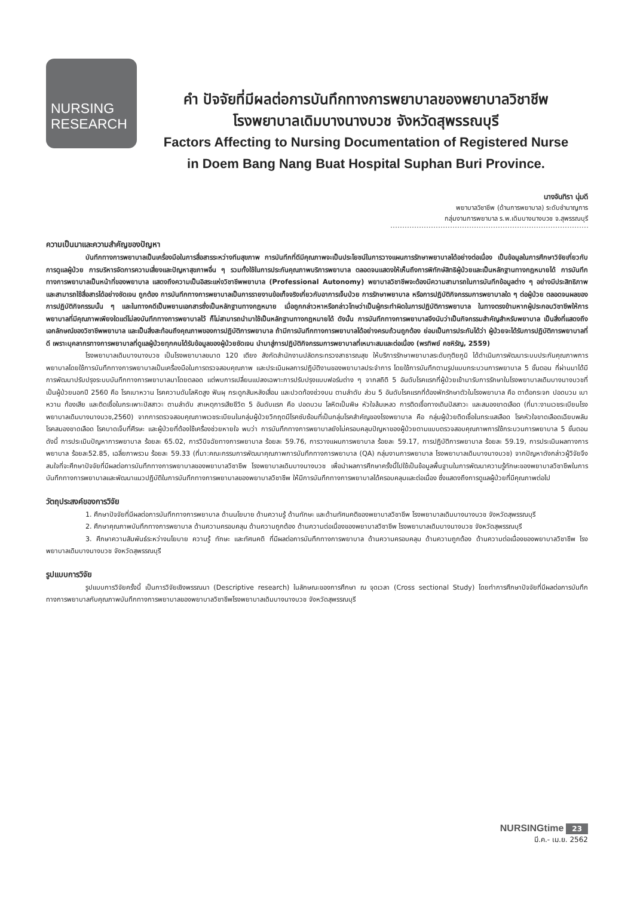NURSING
RESEARCH
คำ ปัจจัยที่มีผลต่อการบันทึกทางการพยาบาลของพยาบาลวิชาชีพ
โรงพยาบาลเดิมบางนางบวช จังหวัดสุพรรณบุรี
Factors Affecting to Nursing Documentation of Registered Nurse
in Doem Bang Nang Buat Hospital Suphan Buri Province.
นางจันทิรา นุ่มดี
พยาบาลวิชาชีพ (ด้านการพยาบาล) ระดับชำนาญการ
กลุ่มงานการพยาบาล ร.พ.เดิมบางนางบวช จ.สุพรรณบุรี
ความเป็นมาและความสำคัญของปัญหา
บันทึกทางการพยาบาลเป็นเครื่องมือในการสื่อสารระหว่างทีมสุขภาพ การบันทึกที่ดีมีคุณภาพจะเป็นประโยชน์ในการวางแผนการรักษาพยาบาลได้อย่างต่อเนื่อง เป็นข้อมูลในการศึกษาวิจัยเกี่ยวกับการดูแลผู้ป่วย การบริหารจัดการความเสี่ยงและปัญหาสุขภาพอื่น ๆ รวมทั้งใช้ในการประกันคุณภาพบริการพยาบาล ตลอดจนแสดงให้เห็นถึงการพิทักษ์สิทธิผู้ป่วยและเป็นหลักฐานทางกฎหมายได้ การบันทึกทางการพยาบาลเป็นหน้าที่ของพยาบาล แสดงถึงความเป็นอิสระแห่งวิชาชีพพยาบาล (Professional Autonomy) พยาบาลวิชาชีพจะต้องมีความสามารถในการบันทึกข้อมูลต่าง ๆ อย่างมีประสิทธิภาพ และสามารถใช้สื่อสารได้อย่างชัดเจน ถูกต้อง การบันทึกทางการพยาบาลเป็นการรายงานข้อเท็จจริงเกี่ยวกับอาการเจ็บป่วย การรักษาพยาบาล หรือการปฏิบัติกิจกรรมการพยาบาลใด ๆ ต่อผู้ป่วย ตลอดจนผลของการปฏิบัติกิจกรรมนั้น ๆ และในทางคดีเป็นพยานเอกสารซึ่งเป็นหลักฐานทางกฎหมาย เมื่อถูกกล่าวหาหรือกล่าวโทษว่าเป็นผู้กระทำผิดในการปฏิบัติการพยาบาล ในทางตรงข้ามหากผู้ประกอบวิชาชีพให้การพยาบาลที่มีคุณภาพเพียงใดแต่ไม่ลงบันทึกทางการพยาบาลไว้ ก็ไม่สามารถนำมาใช้เป็นหลักฐานทางกฎหมายได้ ดังนั้น การบันทึกทางการพยาบาลจึงนับว่าเป็นกิจกรรมสำคัญสำหรับพยาบาล เป็นสิ่งที่แสดงถึงเอกลักษณ์ของวิชาชีพพยาบาล และเป็นสิ่งสะท้อนถึงคุณภาพของการปฏิบัติการพยาบาล ถ้ามีการบันทึกทางการพยาบาลได้อย่างครบถ้วนถูกต้อง ย่อมเป็นการประกันได้ว่า ผู้ป่วยจะได้รับการปฏิบัติการพยาบาลที่ดี เพราะบุคลากรทางการพยาบาลที่ดูแลผู้ป่วยทุกคนได้รับข้อมูลของผู้ป่วยชัดเจน นำมาสู่การปฏิบัติกิจกรรมการพยาบาลที่เหมาะสมและต่อเนื่อง (พรทิพย์ คชหิรัญ, 2559)
โรงพยาบาลเดิมบางนางบวช เป็นโรงพยาบาลขนาด 120 เตียง สังกัดสำนักงานปลัดกระทรวงสาธารณสุข ให้บริการรักษาพยาบาลระดับทุติยภูมิ ได้ดำเนินการพัฒนาระบบประกันคุณภาพการพยาบาลโดยใช้การบันทึกทางการพยาบาลเป็นเครื่องมือในการตรวจสอบคุณภาพ และประเมินผลการปฏิบัติงานของพยาบาลประจำการ โดยใช้การบันทึกตามรูปแบบกระบวนการพยาบาล 5 ขั้นตอน ที่ผ่านมาได้มีการพัฒนาปรับปรุงระบบบันทึกทางการพยาบาลมาโดยตลอด แต่พบการเปลี่ยนแปลงเฉพาะการปรับปรุงแบบฟอร์มต่าง ๆ จากสถิติ 5 อันดับโรคแรกที่ผู้ป่วยเข้ามารับการรักษาในโรงพยาบาลเดิมบางนางบวชที่เป็นผู้ป่วยนอกปี 2560 คือ โรคเบาหวาน โรคความดันโลหิตสูง ฟันผุ กระดูกสันหลังเสื่อม และปวดท้องช่วงบน ตามลำดับ ส่วน 5 อันดับโรคแรกที่ต้องพักรักษาตัวในโรงพยาบาล คือ ตาต้อกระจก ปอดบวม เบาหวาน ท้องเสีย และติดเชื้อในกระเพาะปัสสาวะ ตามลำดับ สาเหตุการเสียชีวิต 5 อันดับแรก คือ ปอดบวม โลหิตเป็นพิษ หัวใจล้มเหลว การติดเชื้อทางเดินปัสสาวะ และสมองขาดเลือด (ที่มา:งานเวชระเบียนโรงพยาบาลเดิมบางนางบวช,2560) จากการตรวจสอบคุณภาพเวชระเบียนในกลุ่มผู้ป่วยวิกฤตมีโรคซับซ้อนที่เป็นกลุ่มโรคสำคัญของโรงพยาบาล คือ กลุ่มผู้ป่วยติดเชื้อในกระแสเลือด โรคหัวใจขาดเลือดเฉียบพลัน โรคสมองขาดเลือด โรคบาดเจ็บที่ศีรษะ และผู้ป่วยที่ต้องใช้เครื่องช่วยหายใจ พบว่า การบันทึกทางการพยาบาลยังไม่ครอบคลุมปัญหาของผู้ป่วยตามแบบตรวจสอบคุณภาพการใช้กระบวนการพยาบาล 5 ขั้นตอน ดังนี้ การประเมินปัญหาการพยาบาล ร้อยละ 65.02, การวินิจฉัยทางการพยาบาล ร้อยละ 59.76, การวางแผนการพยาบาล ร้อยละ 59.17, การปฏิบัติการพยาบาล ร้อยละ 59.19, การประเมินผลทางการพยาบาล ร้อยละ52.85, เฉลี่ยภาพรวม ร้อยละ 59.33 (ที่มา:คณะกรรมการพัฒนาคุณภาพการบันทึกทางการพยาบาล (QA) กลุ่มงานการพยาบาล โรงพยาบาลเดิมบางนางบวช) จากปัญหาดังกล่าวผู้วิจัยจึงสนใจที่จะศึกษาปัจจัยที่มีผลต่อการบันทึกทางการพยาบาลของพยาบาลวิชาชีพ โรงพยาบาลเดิมบางนางบวช เพื่อนำผลการศึกษาครั้งนี้ไปใช้เป็นข้อมูลพื้นฐานในการพัฒนาความรู้ทักษะของพยาบาลวิชาชีพในการบันทึกทางการพยาบาลและพัฒนาแนวปฏิบัติในการบันทึกทางการพยาบาลของพยาบาลวิชาชีพ ให้มีการบันทึกทางการพยาบาลได้ครอบคลุมและต่อเนื่อง ซึ่งแสดงถึงการดูแลผู้ป่วยที่มีคุณภาพต่อไป
วัตถุประสงค์ของการวิจัย
1. ศึกษาปัจจัยที่มีผลต่อการบันทึกทางการพยาบาล ด้านนโยบาย ด้านความรู้ ด้านทักษะ และด้านทัศนคติของพยาบาลวิชาชีพ โรงพยาบาลเดิมบางนางบวช จังหวัดสุพรรณบุรี
2. ศึกษาคุณภาพบันทึกทางการพยาบาล ด้านความครอบคลุม ด้านความถูกต้อง ด้านความต่อเนื่องของพยาบาลวิชาชีพ โรงพยาบาลเดิมบางนางบวช จังหวัดสุพรรณบุรี
3. ศึกษาความสัมพันธ์ระหว่างนโยบาย ความรู้ ทักษะ และทัศนคติ ที่มีผลต่อการบันทึกทางการพยาบาล ด้านความครอบคลุม ด้านความถูกต้อง ด้านความต่อเนื่องของพยาบาลวิชาชีพ โรงพยาบาลเดิมบางนางบวช จังหวัดสุพรรณบุรี
รูปแบบการวิจัย
รูปแบบการวิจัยครั้งนี้ เป็นการวิจัยเชิงพรรณนา (Descriptive research) ในลักษณะของการศึกษา ณ จุดเวลา (Cross sectional Study) โดยทำการศึกษาปัจจัยที่มีผลต่อการบันทึกทางการพยาบาลกับคุณภาพบันทึกทางการพยาบาลของพยาบาลวิชาชีพโรงพยาบาลเดิมบางนางบวช จังหวัดสุพรรณบุรี
NURSINGtime 23
มี.ค.- เม.ย. 2562